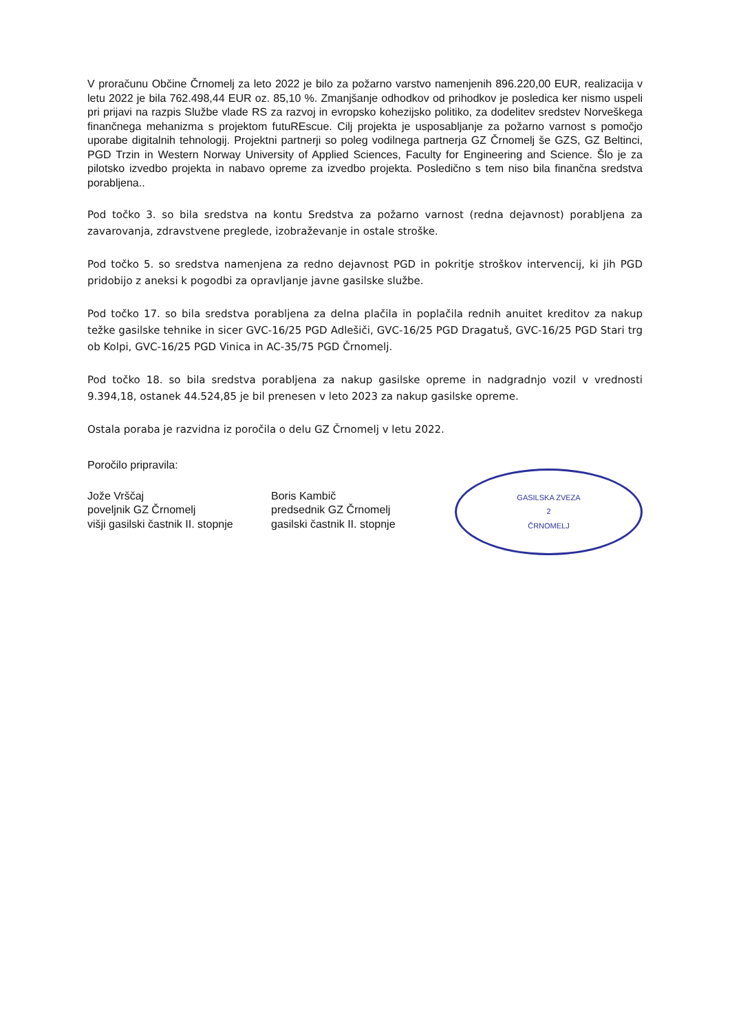V proračunu Občine Črnomelj za leto 2022 je bilo za požarno varstvo namenjenih 896.220,00 EUR, realizacija v letu 2022 je bila 762.498,44 EUR oz. 85,10 %. Zmanjšanje odhodkov od prihodkov je posledica ker nismo uspeli pri prijavi na razpis Službe vlade RS za razvoj in evropsko kohezijsko politiko, za dodelitev sredstev Norveškega finančnega mehanizma s projektom futuREscue. Cilj projekta je usposabljanje za požarno varnost s pomočjo uporabe digitalnih tehnologij. Projektni partnerji so poleg vodilnega partnerja GZ Črnomelj še GZS, GZ Beltinci, PGD Trzin in Western Norway University of Applied Sciences, Faculty for Engineering and Science. Šlo je za pilotsko izvedbo projekta in nabavo opreme za izvedbo projekta. Posledično s tem niso bila finančna sredstva porabljena..
Pod točko 3. so bila sredstva na kontu Sredstva za požarno varnost (redna dejavnost) porabljena za zavarovanja, zdravstvene preglede, izobraževanje in ostale stroške.
Pod točko 5. so sredstva namenjena za redno dejavnost PGD in pokritje stroškov intervencij, ki jih PGD pridobijo z aneksi k pogodbi za opravljanje javne gasilske službe.
Pod točko 17. so bila sredstva porabljena za delna plačila in poplačila rednih anuitet kreditov za nakup težke gasilske tehnike in sicer GVC-16/25 PGD Adlešiči, GVC-16/25 PGD Dragatuš, GVC-16/25 PGD Stari trg ob Kolpi, GVC-16/25 PGD Vinica in AC-35/75 PGD Črnomelj.
Pod točko 18. so bila sredstva porabljena za nakup gasilske opreme in nadgradnjo vozil v vrednosti 9.394,18, ostanek 44.524,85 je bil prenesen v leto 2023 za nakup gasilske opreme.
Ostala poraba je razvidna iz poročila o delu GZ Črnomelj v letu 2022.
Poročilo pripravila:
Jože Vrščaj
poveljnik GZ Črnomelj
višji gasilski častnik II. stopnje
Boris Kambič
predsednik GZ Črnomelj
gasilski častnik II. stopnje
GASILSKA ZVEZA
2
ČRNOMELJ